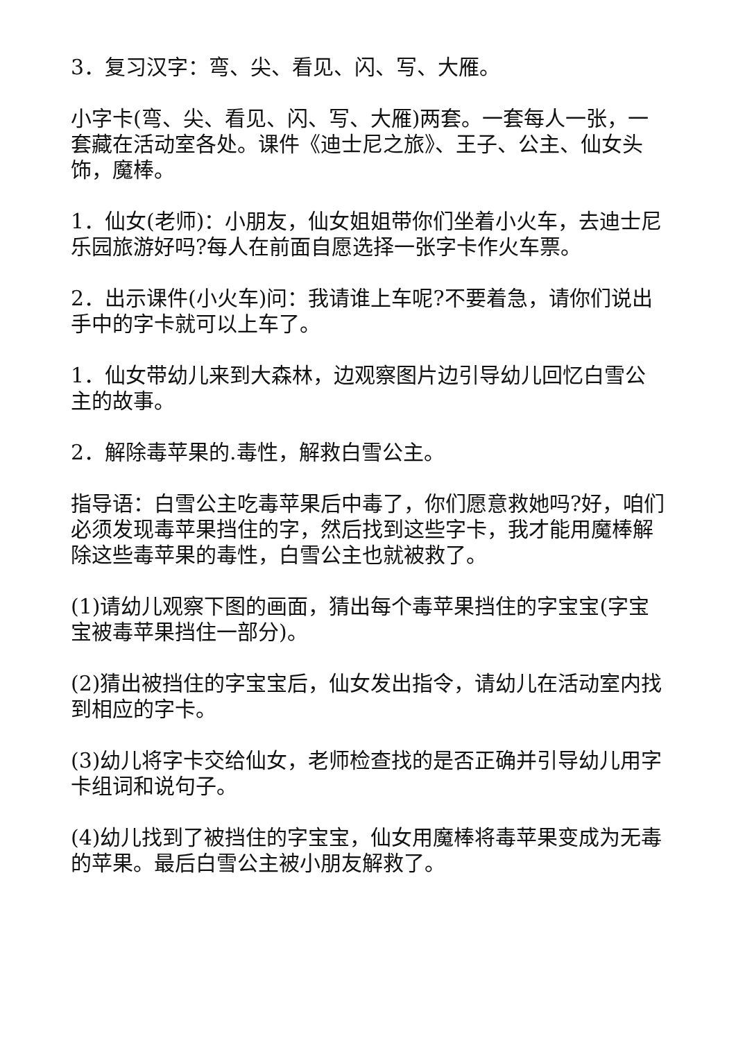3．复习汉字：弯、尖、看见、闪、写、大雁。
小字卡(弯、尖、看见、闪、写、大雁)两套。一套每人一张，一套藏在活动室各处。课件《迪士尼之旅》、王子、公主、仙女头饰，魔棒。
1．仙女(老师)：小朋友，仙女姐姐带你们坐着小火车，去迪士尼乐园旅游好吗?每人在前面自愿选择一张字卡作火车票。
2．出示课件(小火车)问：我请谁上车呢?不要着急，请你们说出手中的字卡就可以上车了。
1．仙女带幼儿来到大森林，边观察图片边引导幼儿回忆白雪公主的故事。
2．解除毒苹果的.毒性，解救白雪公主。
指导语：白雪公主吃毒苹果后中毒了，你们愿意救她吗?好，咱们必须发现毒苹果挡住的字，然后找到这些字卡，我才能用魔棒解除这些毒苹果的毒性，白雪公主也就被救了。
(1)请幼儿观察下图的画面，猜出每个毒苹果挡住的字宝宝(字宝宝被毒苹果挡住一部分)。
(2)猜出被挡住的字宝宝后，仙女发出指令，请幼儿在活动室内找到相应的字卡。
(3)幼儿将字卡交给仙女，老师检查找的是否正确并引导幼儿用字卡组词和说句子。
(4)幼儿找到了被挡住的字宝宝，仙女用魔棒将毒苹果变成为无毒的苹果。最后白雪公主被小朋友解救了。